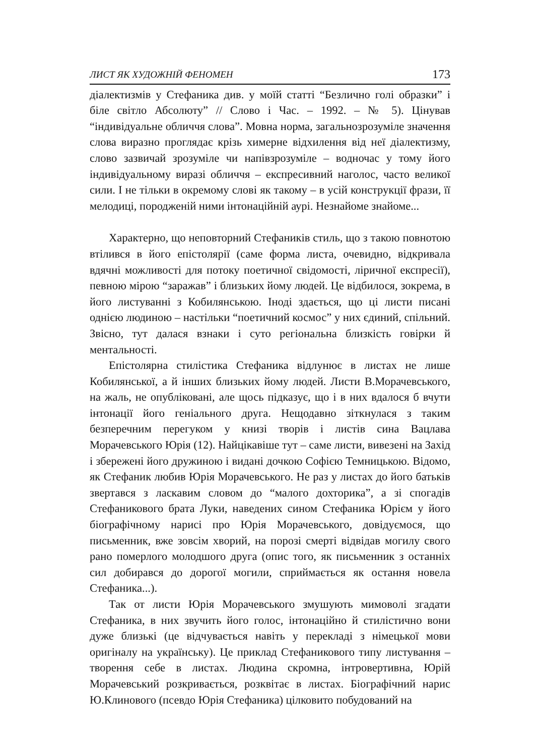ЛИСТ ЯК ХУДОЖНІЙ ФЕНОМЕН 173
діалектизмів у Стефаника див. у моїй статті “Безлично голі образки” і біле світло Абсолюту” // Слово і Час. – 1992. – № 5). Цінував “індивідуальне обличчя слова”. Мовна норма, загальнозрозуміле значення слова виразно проглядає крізь химерне відхилення від неї діалектизму, слово зазвичай зрозуміле чи напівзрозуміле – водночас у тому його індивідуальному виразі обличчя – експресивний наголос, часто великої сили. І не тільки в окремому слові як такому – в усій конструкції фрази, її мелодиці, породженій ними інтонаційній аурі. Незнайоме знайоме...
Характерно, що неповторний Стефаників стиль, що з такою повнотою втілився в його епістолярії (саме форма листа, очевидно, відкривала вдячні можливості для потоку поетичної свідомості, ліричної експресії), певною мірою “заражав” і близьких йому людей. Це відбилося, зокрема, в його листуванні з Кобилянською. Іноді здається, що ці листи писані однією людиною – настільки “поетичний космос” у них єдиний, спільний. Звісно, тут далася взнаки і суто регіональна близкість говірки й ментальності.
Епістолярна стилістика Стефаника відлунює в листах не лише Кобилянської, а й інших близьких йому людей. Листи В.Морачевського, на жаль, не опубліковані, але щось підказує, що і в них вдалося б вчути інтонації його геніального друга. Нещодавно зіткнулася з таким безперечним перегуком у книзі творів і листів сина Вацлава Морачевського Юрія (12). Найцікавіше тут – саме листи, вивезені на Захід і збережені його дружиною і видані дочкою Софією Темницькою. Відомо, як Стефаник любив Юрія Морачевського. Не раз у листах до його батьків звертався з ласкавим словом до “малого дохторика”, а зі спогадів Стефаникового брата Луки, наведених сином Стефаника Юрієм у його біографічному нарисі про Юрія Морачевського, довідуємося, що письменник, вже зовсім хворий, на порозі смерті відвідав могилу свого рано померлого молодшого друга (опис того, як письменник з останніх сил добирався до дорогої могили, сприймається як остання новела Стефаника...).
Так от листи Юрія Морачевського змушують мимоволі згадати Стефаника, в них звучить його голос, інтонаційно й стилістично вони дуже близькі (це відчувається навіть у перекладі з німецької мови оригіналу на українську). Це приклад Стефаникового типу листування – творення себе в листах. Людина скромна, інтровертивна, Юрій Морачевський розкривається, розквітає в листах. Біографічний нарис Ю.Клинового (псевдо Юрія Стефаника) цілковито побудований на